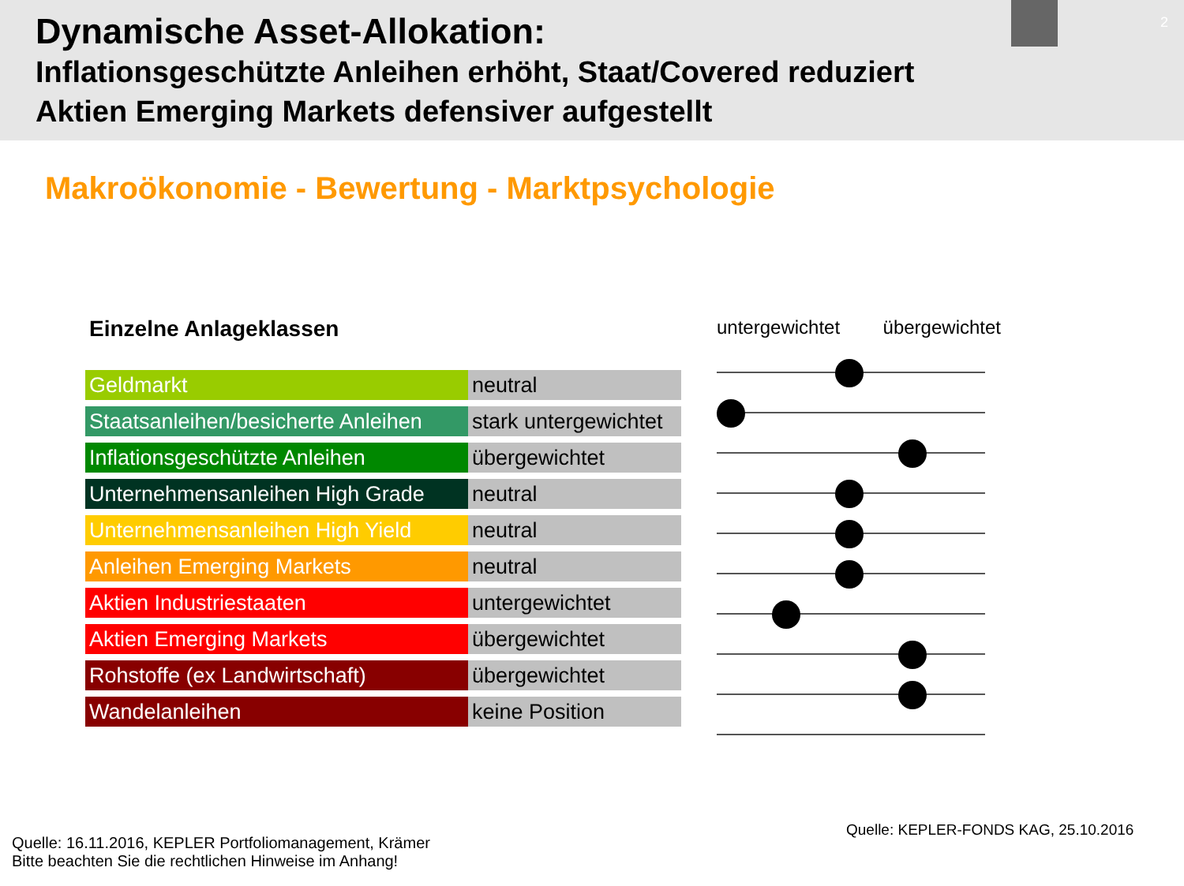Dynamische Asset-Allokation:
Inflationsgeschützte Anleihen erhöht, Staat/Covered reduziert
Aktien Emerging Markets defensiver aufgestellt
2
Makroökonomie - Bewertung - Marktpsychologie
Einzelne Anlageklassen
| Geldmarkt | neutral |
| Staatsanleihen/besicherte Anleihen | stark untergewichtet |
| Inflationsgeschützte Anleihen | übergewichtet |
| Unternehmensanleihen High Grade | neutral |
| Unternehmensanleihen High Yield | neutral |
| Anleihen Emerging Markets | neutral |
| Aktien Industriestaaten | untergewichtet |
| Aktien Emerging Markets | übergewichtet |
| Rohstoffe (ex Landwirtschaft) | übergewichtet |
| Wandelanleihen | keine Position |
untergewichtet übergewichtet
Quelle: KEPLER-FONDS KAG, 25.10.2016
Quelle: 16.11.2016, KEPLER Portfoliomanagement, Krämer
Bitte beachten Sie die rechtlichen Hinweise im Anhang!